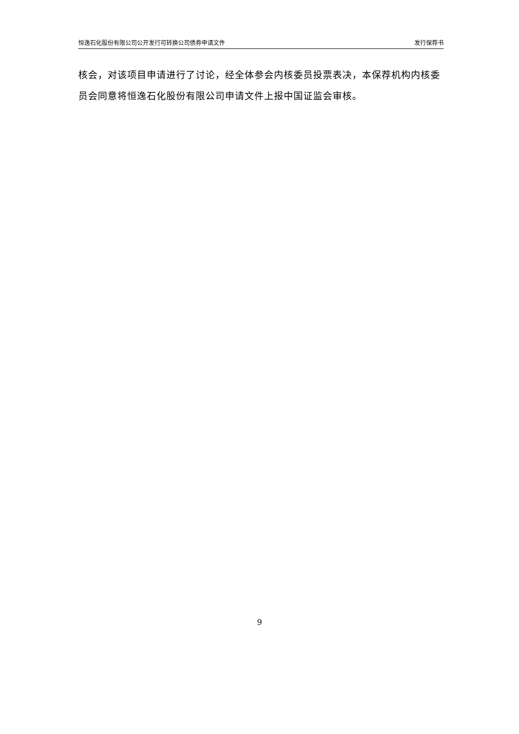恒逸石化股份有限公司公开发行可转换公司债券申请文件 发行保荐书
核会，对该项目申请进行了讨论，经全体参会内核委员投票表决，本保荐机构内核委员会同意将恒逸石化股份有限公司申请文件上报中国证监会审核。
9